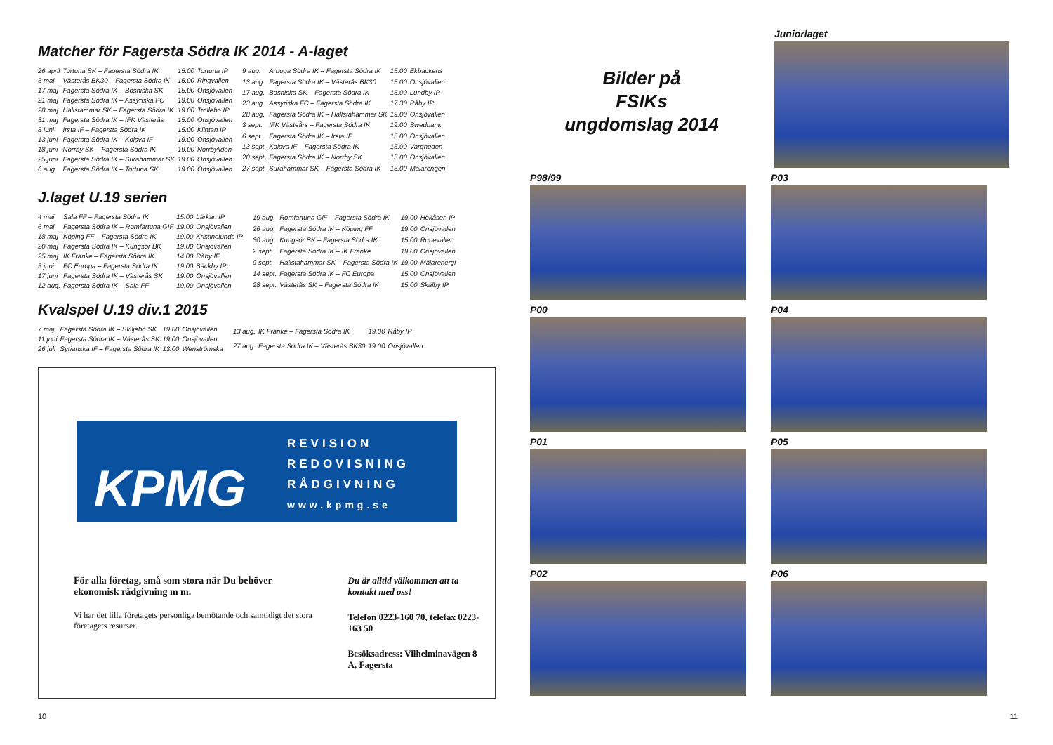Matcher för Fagersta Södra IK 2014 - A-laget
| 26 april | Tortuna SK – Fagersta Södra IK | 15.00 | Tortuna IP |
| 3 maj | Västerås BK30 – Fagersta Södra IK | 15.00 | Ringvallen |
| 17 maj | Fagersta Södra IK – Bosniska SK | 15.00 | Onsjövallen |
| 21 maj | Fagersta Södra IK – Assyriska FC | 19.00 | Onsjövallen |
| 28 maj | Hallstammar SK – Fagersta Södra IK | 19.00 | Trollebo IP |
| 31 maj | Fagersta Södra IK – IFK Västerås | 15.00 | Onsjövallen |
| 8 juni | Irsta IF – Fagersta Södra IK | 15.00 | Klintan IP |
| 13 juni | Fagersta Södra IK – Kolsva IF | 19.00 | Onsjövallen |
| 18 juni | Norrby SK – Fagersta Södra IK | 19.00 | Norrbyliden |
| 25 juni | Fagersta Södra IK – Surahammar SK | 19.00 | Onsjövallen |
| 6 aug. | Fagersta Södra IK – Tortuna SK | 19.00 | Onsjövallen |
| 9 aug. | Arboga Södra IK – Fagersta Södra IK | 15.00 | Ekbackens |
| 13 aug. | Fagersta Södra IK – Västerås BK30 | 15.00 | Onsjövallen |
| 17 aug. | Bosniska SK – Fagersta Södra IK | 15.00 | Lundby IP |
| 23 aug. | Assyriska FC – Fagersta Södra IK | 17.30 | Råby IP |
| 28 aug. | Fagersta Södra IK – Hallstahammar SK | 19.00 | Onsjövallen |
| 3 sept. | IFK Västeårs – Fagersta Södra IK | 19.00 | Swedbank |
| 6 sept. | Fagersta Södra IK – Irsta IF | 15.00 | Onsjövallen |
| 13 sept. | Kolsva IF – Fagersta Södra IK | 15.00 | Vargheden |
| 20 sept. | Fagersta Södra IK – Norrby SK | 15.00 | Onsjövallen |
| 27 sept. | Surahammar SK – Fagersta Södra IK | 15.00 | Mälarengeri |
J.laget U.19 serien
| 4 maj | Sala FF – Fagersta Södra IK | 15.00 | Lärkan IP |
| 6 maj | Fagersta Södra IK – Romfartuna GIF | 19.00 | Onsjövallen |
| 18 maj | Köping FF – Fagersta Södra IK | 19.00 | Kristinelunds IP |
| 20 maj | Fagersta Södra IK – Kungsör BK | 19.00 | Onsjövallen |
| 25 maj | IK Franke – Fagersta Södra IK | 14.00 | Råby IF |
| 3 juni | FC Europa – Fagersta Södra IK | 19.00 | Bäckby IP |
| 17 juni | Fagersta Södra IK – Västerås SK | 19.00 | Onsjövallen |
| 12 aug. | Fagersta Södra IK – Sala FF | 19.00 | Onsjövallen |
| 19 aug. | Romfartuna GiF – Fagersta Södra IK | 19.00 | Hökåsen IP |
| 26 aug. | Fagersta Södra IK – Köping FF | 19.00 | Onsjövallen |
| 30 aug. | Kungsör BK – Fagersta Södra IK | 15.00 | Runevallen |
| 2 sept. | Fagersta Södra IK – IK Franke | 19.00 | Onsjövallen |
| 9 sept. | Hallstahammar SK – Fagersta Södra IK | 19.00 | Mälarenergi |
| 14 sept. | Fagersta Södra IK – FC Europa | 15.00 | Onsjövallen |
| 28 sept. | Västerås SK – Fagersta Södra IK | 15.00 | Skälby IP |
Kvalspel U.19 div.1 2015
| 7 maj | Fagersta Södra IK – Skiljebo SK | 19.00 | Onsjövallen |
| 11 juni | Fagersta Södra IK – Västerås SK | 19.00 | Onsjövallen |
| 26 juli | Syrianska IF – Fagersta Södra IK | 13.00 | Wenströmska |
| 13 aug. | IK Franke – Fagersta Södra IK | 19.00 | Råby IP |
| 27 aug. | Fagersta Södra IK – Västerås BK30 | 19.00 | Onsjövallen |
KPMG
REVISION
REDOVISNING
RÅDGIVNING
www.kpmg.se
För alla företag, små som stora när Du behöver ekonomisk rådgivning m m.
Vi har det lilla företagets personliga bemötande och samtidigt det stora företagets resurser.
Du är alltid välkommen att ta kontakt med oss!
Telefon 0223-160 70, telefax 0223-163 50
Besöksadress: Vilhelminavägen 8 A, Fagersta
10
Bilder på
FSIKs
ungdomslag 2014
Juniorlaget
P98/99
P03
P00
P04
P01
P05
P02
P06
11